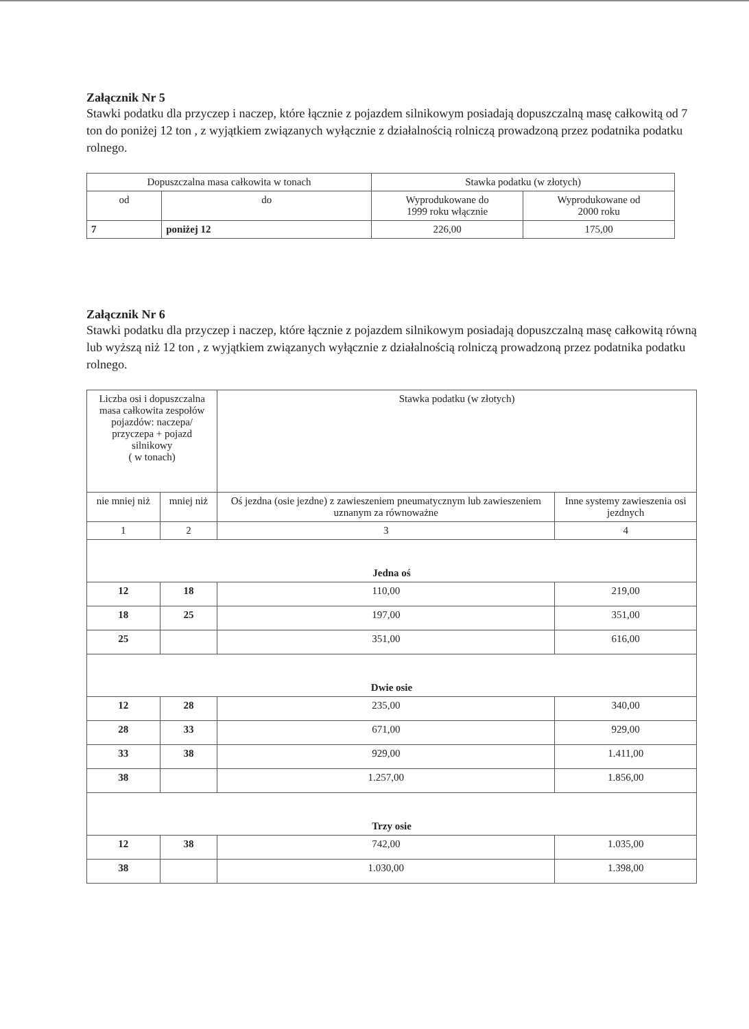Załącznik Nr 5
Stawki podatku dla przyczep i naczep, które łącznie z pojazdem silnikowym posiadają dopuszczalną masę całkowitą od 7 ton do poniżej 12 ton , z wyjątkiem związanych wyłącznie z działalnością rolniczą prowadzoną przez podatnika podatku rolnego.
| Dopuszczalna masa całkowita w tonach | | Stawka podatku (w złotych) | |
| --- | --- | --- | --- |
| od | do | Wyprodukowane do 1999 roku włącznie | Wyprodukowane od 2000 roku |
| 7 | poniżej 12 | 226,00 | 175,00 |
Załącznik Nr 6
Stawki podatku dla przyczep i naczep, które łącznie z pojazdem silnikowym posiadają dopuszczalną masę całkowitą równą lub wyższą niż 12 ton , z wyjątkiem związanych wyłącznie z działalnością rolniczą prowadzoną przez podatnika podatku rolnego.
| Liczba osi i dopuszczalna masa całkowita zespołów pojazdów: naczepa/ przyczepa + pojazd silnikowy ( w tonach) | | Stawka podatku (w złotych) | |
| --- | --- | --- | --- |
| nie mniej niż | mniej niż | Oś jezdna (osie jezdne) z zawieszeniem pneumatycznym lub zawieszeniem uznanym za równoważne | Inne systemy zawieszenia osi jezdnych |
| 1 | 2 | 3 | 4 |
| Jedna oś | | | |
| 12 | 18 | 110,00 | 219,00 |
| 18 | 25 | 197,00 | 351,00 |
| 25 | | 351,00 | 616,00 |
| Dwie osie | | | |
| 12 | 28 | 235,00 | 340,00 |
| 28 | 33 | 671,00 | 929,00 |
| 33 | 38 | 929,00 | 1.411,00 |
| 38 | | 1.257,00 | 1.856,00 |
| Trzy osie | | | |
| 12 | 38 | 742,00 | 1.035,00 |
| 38 | | 1.030,00 | 1.398,00 |